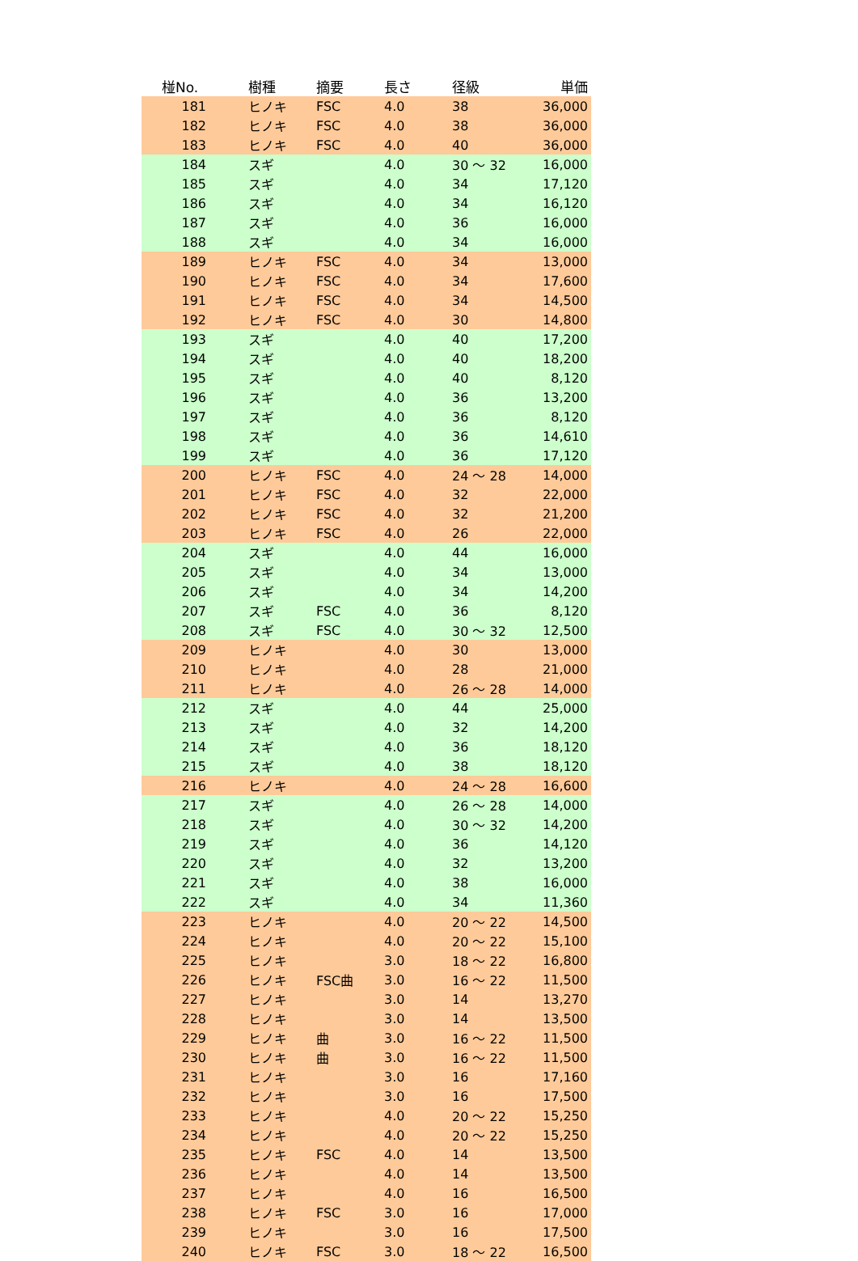| 椪No. | 樹種 | 摘要 | 長さ | 径級 | 単価 |
| --- | --- | --- | --- | --- | --- |
| 181 | ヒノキ | FSC | 4.0 | 38 | 36,000 |
| 182 | ヒノキ | FSC | 4.0 | 38 | 36,000 |
| 183 | ヒノキ | FSC | 4.0 | 40 | 36,000 |
| 184 | スギ | | 4.0 | 30 ～ 32 | 16,000 |
| 185 | スギ | | 4.0 | 34 | 17,120 |
| 186 | スギ | | 4.0 | 34 | 16,120 |
| 187 | スギ | | 4.0 | 36 | 16,000 |
| 188 | スギ | | 4.0 | 34 | 16,000 |
| 189 | ヒノキ | FSC | 4.0 | 34 | 13,000 |
| 190 | ヒノキ | FSC | 4.0 | 34 | 17,600 |
| 191 | ヒノキ | FSC | 4.0 | 34 | 14,500 |
| 192 | ヒノキ | FSC | 4.0 | 30 | 14,800 |
| 193 | スギ | | 4.0 | 40 | 17,200 |
| 194 | スギ | | 4.0 | 40 | 18,200 |
| 195 | スギ | | 4.0 | 40 | 8,120 |
| 196 | スギ | | 4.0 | 36 | 13,200 |
| 197 | スギ | | 4.0 | 36 | 8,120 |
| 198 | スギ | | 4.0 | 36 | 14,610 |
| 199 | スギ | | 4.0 | 36 | 17,120 |
| 200 | ヒノキ | FSC | 4.0 | 24 ～ 28 | 14,000 |
| 201 | ヒノキ | FSC | 4.0 | 32 | 22,000 |
| 202 | ヒノキ | FSC | 4.0 | 32 | 21,200 |
| 203 | ヒノキ | FSC | 4.0 | 26 | 22,000 |
| 204 | スギ | | 4.0 | 44 | 16,000 |
| 205 | スギ | | 4.0 | 34 | 13,000 |
| 206 | スギ | | 4.0 | 34 | 14,200 |
| 207 | スギ | FSC | 4.0 | 36 | 8,120 |
| 208 | スギ | FSC | 4.0 | 30 ～ 32 | 12,500 |
| 209 | ヒノキ | | 4.0 | 30 | 13,000 |
| 210 | ヒノキ | | 4.0 | 28 | 21,000 |
| 211 | ヒノキ | | 4.0 | 26 ～ 28 | 14,000 |
| 212 | スギ | | 4.0 | 44 | 25,000 |
| 213 | スギ | | 4.0 | 32 | 14,200 |
| 214 | スギ | | 4.0 | 36 | 18,120 |
| 215 | スギ | | 4.0 | 38 | 18,120 |
| 216 | ヒノキ | | 4.0 | 24 ～ 28 | 16,600 |
| 217 | スギ | | 4.0 | 26 ～ 28 | 14,000 |
| 218 | スギ | | 4.0 | 30 ～ 32 | 14,200 |
| 219 | スギ | | 4.0 | 36 | 14,120 |
| 220 | スギ | | 4.0 | 32 | 13,200 |
| 221 | スギ | | 4.0 | 38 | 16,000 |
| 222 | スギ | | 4.0 | 34 | 11,360 |
| 223 | ヒノキ | | 4.0 | 20 ～ 22 | 14,500 |
| 224 | ヒノキ | | 4.0 | 20 ～ 22 | 15,100 |
| 225 | ヒノキ | | 3.0 | 18 ～ 22 | 16,800 |
| 226 | ヒノキ | FSC曲 | 3.0 | 16 ～ 22 | 11,500 |
| 227 | ヒノキ | | 3.0 | 14 | 13,270 |
| 228 | ヒノキ | | 3.0 | 14 | 13,500 |
| 229 | ヒノキ | 曲 | 3.0 | 16 ～ 22 | 11,500 |
| 230 | ヒノキ | 曲 | 3.0 | 16 ～ 22 | 11,500 |
| 231 | ヒノキ | | 3.0 | 16 | 17,160 |
| 232 | ヒノキ | | 3.0 | 16 | 17,500 |
| 233 | ヒノキ | | 4.0 | 20 ～ 22 | 15,250 |
| 234 | ヒノキ | | 4.0 | 20 ～ 22 | 15,250 |
| 235 | ヒノキ | FSC | 4.0 | 14 | 13,500 |
| 236 | ヒノキ | | 4.0 | 14 | 13,500 |
| 237 | ヒノキ | | 4.0 | 16 | 16,500 |
| 238 | ヒノキ | FSC | 3.0 | 16 | 17,000 |
| 239 | ヒノキ | | 3.0 | 16 | 17,500 |
| 240 | ヒノキ | FSC | 3.0 | 18 ～ 22 | 16,500 |